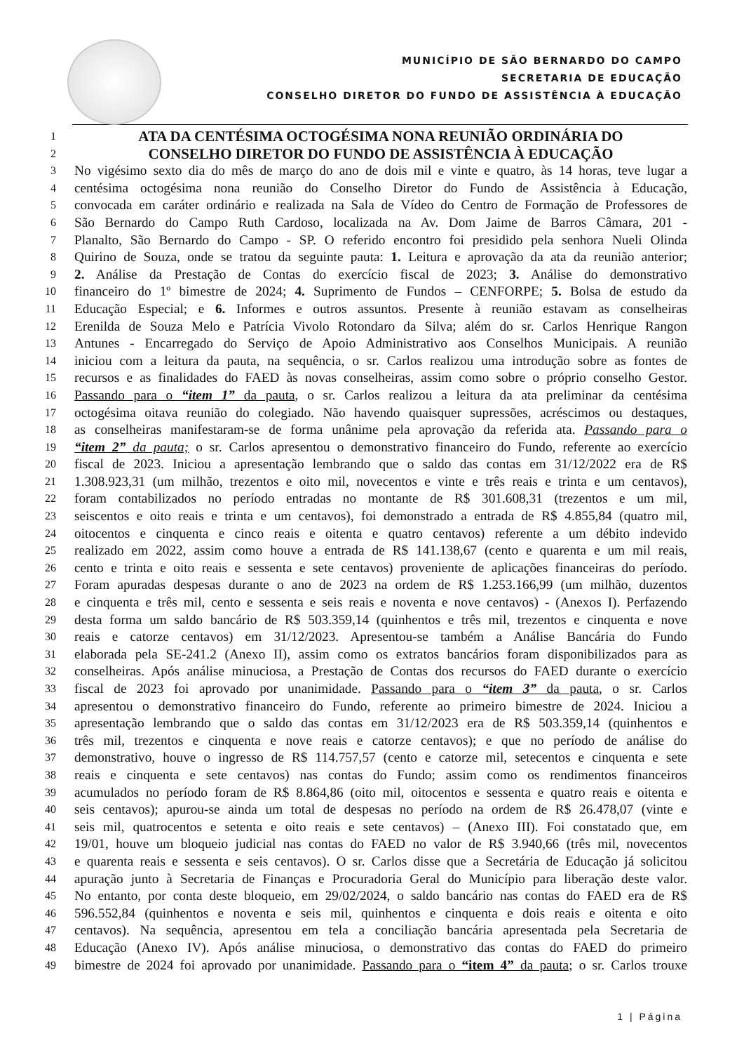MUNICÍPIO DE SÃO BERNARDO DO CAMPO
SECRETARIA DE EDUCAÇÃO
CONSELHO DIRETOR DO FUNDO DE ASSISTÊNCIA À EDUCAÇÃO
1 ATA DA CENTÉSIMA OCTOGÉSIMA NONA REUNIÃO ORDINÁRIA DO
2 CONSELHO DIRETOR DO FUNDO DE ASSISTÊNCIA À EDUCAÇÃO
3 No vigésimo sexto dia do mês de março do ano de dois mil e vinte e quatro, às 14 horas, teve lugar a
4 centésima octogésima nona reunião do Conselho Diretor do Fundo de Assistência à Educação,
5 convocada em caráter ordinário e realizada na Sala de Vídeo do Centro de Formação de Professores de
6 São Bernardo do Campo Ruth Cardoso, localizada na Av. Dom Jaime de Barros Câmara, 201 -
7 Planalto, São Bernardo do Campo - SP. O referido encontro foi presidido pela senhora Nueli Olinda
8 Quirino de Souza, onde se tratou da seguinte pauta: 1. Leitura e aprovação da ata da reunião anterior;
9 2. Análise da Prestação de Contas do exercício fiscal de 2023; 3. Análise do demonstrativo
10 financeiro do 1º bimestre de 2024; 4. Suprimento de Fundos – CENFORPE; 5. Bolsa de estudo da
11 Educação Especial; e 6. Informes e outros assuntos. Presente à reunião estavam as conselheiras
12 Erenilda de Souza Melo e Patrícia Vivolo Rotondaro da Silva; além do sr. Carlos Henrique Rangon
13 Antunes - Encarregado do Serviço de Apoio Administrativo aos Conselhos Municipais. A reunião
14 iniciou com a leitura da pauta, na sequência, o sr. Carlos realizou uma introdução sobre as fontes de
15 recursos e as finalidades do FAED às novas conselheiras, assim como sobre o próprio conselho Gestor.
16 Passando para o “item 1” da pauta, o sr. Carlos realizou a leitura da ata preliminar da centésima
17 octogésima oitava reunião do colegiado. Não havendo quaisquer supressões, acréscimos ou destaques,
18 as conselheiras manifestaram-se de forma unânime pela aprovação da referida ata. Passando para o
19 “item 2” da pauta; o sr. Carlos apresentou o demonstrativo financeiro do Fundo, referente ao exercício
20 fiscal de 2023. Iniciou a apresentação lembrando que o saldo das contas em 31/12/2022 era de R$
21 1.308.923,31 (um milhão, trezentos e oito mil, novecentos e vinte e três reais e trinta e um centavos),
22 foram contabilizados no período entradas no montante de R$ 301.608,31 (trezentos e um mil,
23 seiscentos e oito reais e trinta e um centavos), foi demonstrado a entrada de R$ 4.855,84 (quatro mil,
24 oitocentos e cinquenta e cinco reais e oitenta e quatro centavos) referente a um débito indevido
25 realizado em 2022, assim como houve a entrada de R$ 141.138,67 (cento e quarenta e um mil reais,
26 cento e trinta e oito reais e sessenta e sete centavos) proveniente de aplicações financeiras do período.
27 Foram apuradas despesas durante o ano de 2023 na ordem de R$ 1.253.166,99 (um milhão, duzentos
28 e cinquenta e três mil, cento e sessenta e seis reais e noventa e nove centavos) - (Anexos I). Perfazendo
29 desta forma um saldo bancário de R$ 503.359,14 (quinhentos e três mil, trezentos e cinquenta e nove
30 reais e catorze centavos) em 31/12/2023. Apresentou-se também a Análise Bancária do Fundo
31 elaborada pela SE-241.2 (Anexo II), assim como os extratos bancários foram disponibilizados para as
32 conselheiras. Após análise minuciosa, a Prestação de Contas dos recursos do FAED durante o exercício
33 fiscal de 2023 foi aprovado por unanimidade. Passando para o “item 3” da pauta, o sr. Carlos
34 apresentou o demonstrativo financeiro do Fundo, referente ao primeiro bimestre de 2024. Iniciou a
35 apresentação lembrando que o saldo das contas em 31/12/2023 era de R$ 503.359,14 (quinhentos e
36 três mil, trezentos e cinquenta e nove reais e catorze centavos); e que no período de análise do
37 demonstrativo, houve o ingresso de R$ 114.757,57 (cento e catorze mil, setecentos e cinquenta e sete
38 reais e cinquenta e sete centavos) nas contas do Fundo; assim como os rendimentos financeiros
39 acumulados no período foram de R$ 8.864,86 (oito mil, oitocentos e sessenta e quatro reais e oitenta e
40 seis centavos); apurou-se ainda um total de despesas no período na ordem de R$ 26.478,07 (vinte e
41 seis mil, quatrocentos e setenta e oito reais e sete centavos) – (Anexo III). Foi constatado que, em
42 19/01, houve um bloqueio judicial nas contas do FAED no valor de R$ 3.940,66 (três mil, novecentos
43 e quarenta reais e sessenta e seis centavos). O sr. Carlos disse que a Secretária de Educação já solicitou
44 apuração junto à Secretaria de Finanças e Procuradoria Geral do Município para liberação deste valor.
45 No entanto, por conta deste bloqueio, em 29/02/2024, o saldo bancário nas contas do FAED era de R$
46 596.552,84 (quinhentos e noventa e seis mil, quinhentos e cinquenta e dois reais e oitenta e oito
47 centavos). Na sequência, apresentou em tela a conciliação bancária apresentada pela Secretaria de
48 Educação (Anexo IV). Após análise minuciosa, o demonstrativo das contas do FAED do primeiro
49 bimestre de 2024 foi aprovado por unanimidade. Passando para o “item 4” da pauta; o sr. Carlos trouxe
1 | Página